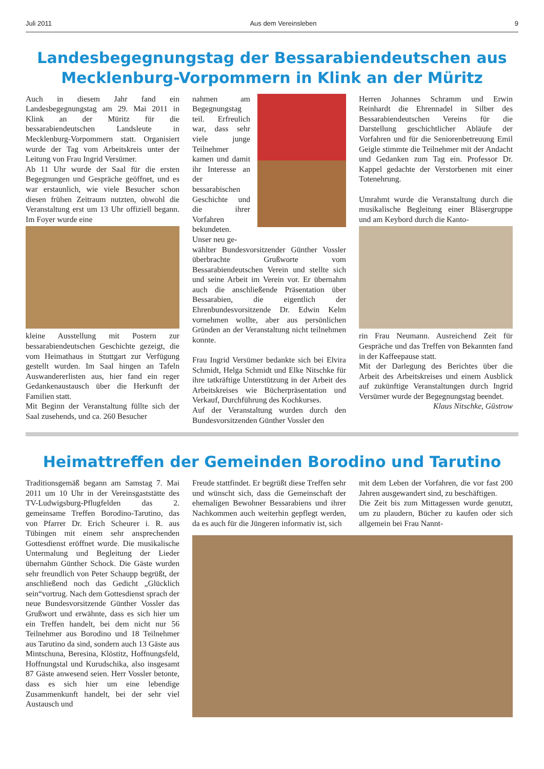Juli 2011 Aus dem Vereinsleben 9
Landesbegegnungstag der Bessarabiendeutschen aus Mecklenburg-Vorpommern in Klink an der Müritz
Auch in diesem Jahr fand ein Landesbegegnungstag am 29. Mai 2011 in Klink an der Müritz für die bessarabiendeutschen Landsleute in Mecklenburg-Vorpommern statt. Organisiert wurde der Tag vom Arbeitskreis unter der Leitung von Frau Ingrid Versümer.
Ab 11 Uhr wurde der Saal für die ersten Begegnungen und Gespräche geöffnet, und es war erstaunlich, wie viele Besucher schon diesen frühen Zeitraum nutzten, obwohl die Veranstaltung erst um 13 Uhr offiziell begann. Im Foyer wurde eine
kleine Ausstellung mit Postern zur bessarabiendeutschen Geschichte gezeigt, die vom Heimathaus in Stuttgart zur Verfügung gestellt wurden. Im Saal hingen an Tafeln Auswandererlisten aus, hier fand ein reger Gedankenaustausch über die Herkunft der Familien statt.
Mit Beginn der Veranstaltung füllte sich der Saal zusehends, und ca. 260 Besucher
nahmen am Begegnungstag teil. Erfreulich war, dass sehr viele junge Teilnehmer kamen und damit ihr Interesse an der bessarabischen Geschichte und die ihrer Vorfahren bekundeten. Unser neu ge-
wählter Bundesvorsitzender Günther Vossler überbrachte Grußworte vom Bessarabiendeutschen Verein und stellte sich und seine Arbeit im Verein vor. Er übernahm auch die anschließende Präsentation über Bessarabien, die eigentlich der Ehrenbundesvorsitzende Dr. Edwin Kelm vornehmen wollte, aber aus persönlichen Gründen an der Veranstaltung nicht teilnehmen konnte.
Frau Ingrid Versümer bedankte sich bei Elvira Schmidt, Helga Schmidt und Elke Nitschke für ihre tatkräftige Unterstützung in der Arbeit des Arbeitskreises wie Bücherpräsentation und Verkauf, Durchführung des Kochkurses.
Auf der Veranstaltung wurden durch den Bundesvorsitzenden Günther Vossler den
Herren Johannes Schramm und Erwin Reinhardt die Ehrennadel in Silber des Bessarabiendeutschen Vereins für die Darstellung geschichtlicher Abläufe der Vorfahren und für die Seniorenbetreuung Emil Geigle stimmte die Teilnehmer mit der Andacht und Gedanken zum Tag ein. Professor Dr. Kappel gedachte der Verstorbenen mit einer Totenehrung.
Umrahmt wurde die Veranstaltung durch die musikalische Begleitung einer Bläsergruppe und am Keybord durch die Kanto-
rin Frau Neumann. Ausreichend Zeit für Gespräche und das Treffen von Bekannten fand in der Kaffeepause statt.
Mit der Darlegung des Berichtes über die Arbeit des Arbeitskreises und einem Ausblick auf zukünftige Veranstaltungen durch Ingrid Versümer wurde der Begegnungstag beendet.
Klaus Nitschke, Güstrow
Heimattreffen der Gemeinden Borodino und Tarutino
Traditionsgemäß begann am Samstag 7. Mai 2011 um 10 Uhr in der Vereinsgaststätte des TV-Ludwigsburg-Pflugfelden das 2. gemeinsame Treffen Borodino-Tarutino, das von Pfarrer Dr. Erich Scheurer i. R. aus Tübingen mit einem sehr ansprechenden Gottesdienst eröffnet wurde. Die musikalische Untermalung und Begleitung der Lieder übernahm Günther Schock. Die Gäste wurden sehr freundlich von Peter Schaupp begrüßt, der anschließend noch das Gedicht „Glücklich sein“vortrug. Nach dem Gottesdienst sprach der neue Bundesvorsitzende Günther Vossler das Grußwort und erwähnte, dass es sich hier um ein Treffen handelt, bei dem nicht nur 56 Teilnehmer aus Borodino und 18 Teilnehmer aus Tarutino da sind, sondern auch 13 Gäste aus Mintschuna, Beresina, Klöstitz, Hoffnungsfeld, Hoffnungstal und Kurudschika, also insgesamt 87 Gäste anwesend seien. Herr Vossler betonte, dass es sich hier um eine lebendige Zusammenkunft handelt, bei der sehr viel Austausch und
Freude stattfindet. Er begrüßt diese Treffen sehr und wünscht sich, dass die Gemeinschaft der ehemaligen Bewohner Bessarabiens und ihrer Nachkommen auch weiterhin gepflegt werden, da es auch für die Jüngeren informativ ist, sich
mit dem Leben der Vorfahren, die vor fast 200 Jahren ausgewandert sind, zu beschäftigen.
Die Zeit bis zum Mittagessen wurde genutzt, um zu plaudern, Bücher zu kaufen oder sich allgemein bei Frau Nannt-